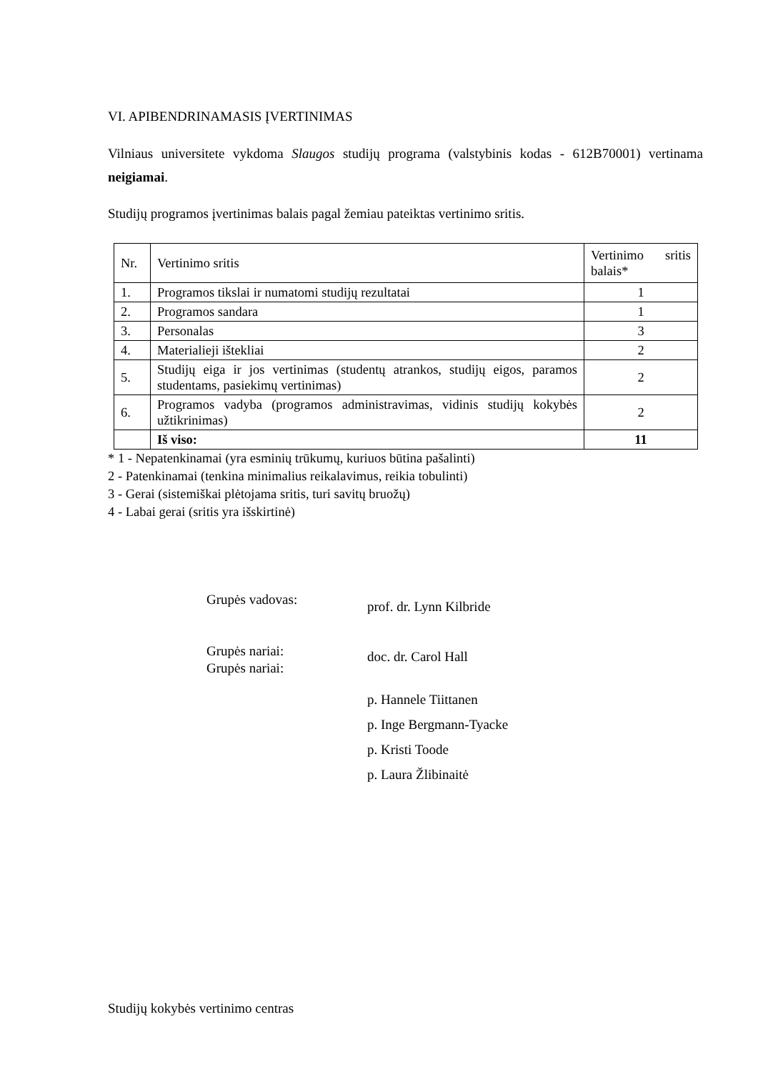VI. APIBENDRINAMASIS ĮVERTINIMAS
Vilniaus universitete vykdoma Slaugos studijų programa (valstybinis kodas - 612B70001) vertinama neigiamai.
Studijų programos įvertinimas balais pagal žemiau pateiktas vertinimo sritis.
| Nr. | Vertinimo sritis | Vertinimo sritis balais* |
| 1. | Programos tikslai ir numatomi studijų rezultatai | 1 |
| 2. | Programos sandara | 1 |
| 3. | Personalas | 3 |
| 4. | Materialieji ištekliai | 2 |
| 5. | Studijų eiga ir jos vertinimas (studentų atrankos, studijų eigos, paramos studentams, pasiekimų vertinimas) | 2 |
| 6. | Programos vadyba (programos administravimas, vidinis studijų kokybės užtikrinimas) | 2 |
| | Iš viso: | 11 |
* 1 - Nepatenkinamai (yra esminių trūkumų, kuriuos būtina pašalinti)
2 - Patenkinamai (tenkina minimalius reikalavimus, reikia tobulinti)
3 - Gerai (sistemiškai plėtojama sritis, turi savitų bruožų)
4 - Labai gerai (sritis yra išskirtinė)
Grupės vadovas:
prof. dr. Lynn Kilbride
Grupės nariai:
Grupės nariai:
doc. dr. Carol Hall
p. Hannele Tiittanen
p. Inge Bergmann-Tyacke
p. Kristi Toode
p. Laura Žlibinaitė
Studijų kokybės vertinimo centras